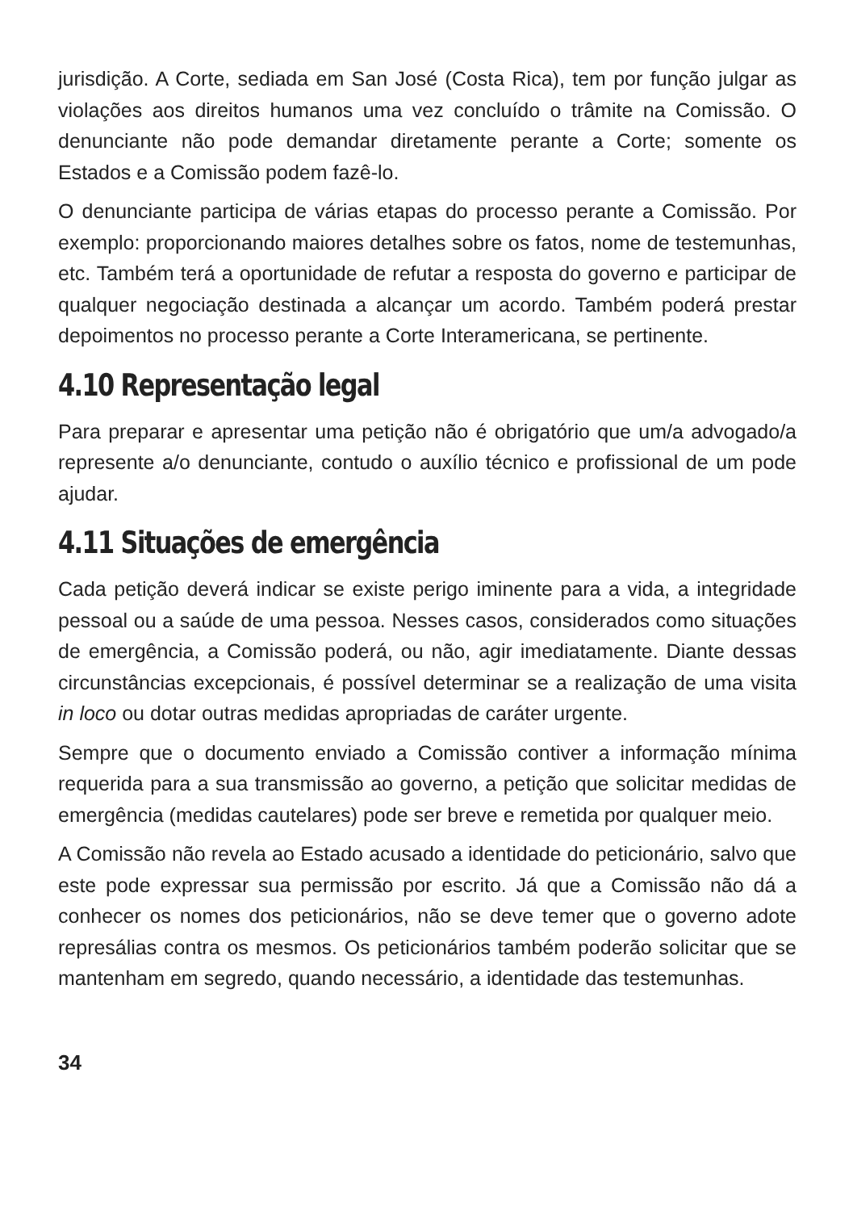jurisdição. A Corte, sediada em San José (Costa Rica), tem por função julgar as violações aos direitos humanos uma vez concluído o trâmite na Comissão. O denunciante não pode demandar diretamente perante a Corte; somente os Estados e a Comissão podem fazê-lo.
O denunciante participa de várias etapas do processo perante a Comissão. Por exemplo: proporcionando maiores detalhes sobre os fatos, nome de testemunhas, etc. Também terá a oportunidade de refutar a resposta do governo e participar de qualquer negociação destinada a alcançar um acordo. Também poderá prestar depoimentos no processo perante a Corte Interamericana, se pertinente.
4.10 Representação legal
Para preparar e apresentar uma petição não é obrigatório que um/a advogado/a represente a/o denunciante, contudo o auxílio técnico e profissional de um pode ajudar.
4.11 Situações de emergência
Cada petição deverá indicar se existe perigo iminente para a vida, a integridade pessoal ou a saúde de uma pessoa. Nesses casos, considerados como situações de emergência, a Comissão poderá, ou não, agir imediatamente. Diante dessas circunstâncias excepcionais, é possível determinar se a realização de uma visita in loco ou dotar outras medidas apropriadas de caráter urgente.
Sempre que o documento enviado a Comissão contiver a informação mínima requerida para a sua transmissão ao governo, a petição que solicitar medidas de emergência (medidas cautelares) pode ser breve e remetida por qualquer meio.
A Comissão não revela ao Estado acusado a identidade do peticionário, salvo que este pode expressar sua permissão por escrito. Já que a Comissão não dá a conhecer os nomes dos peticionários, não se deve temer que o governo adote represálias contra os mesmos. Os peticionários também poderão solicitar que se mantenham em segredo, quando necessário, a identidade das testemunhas.
34